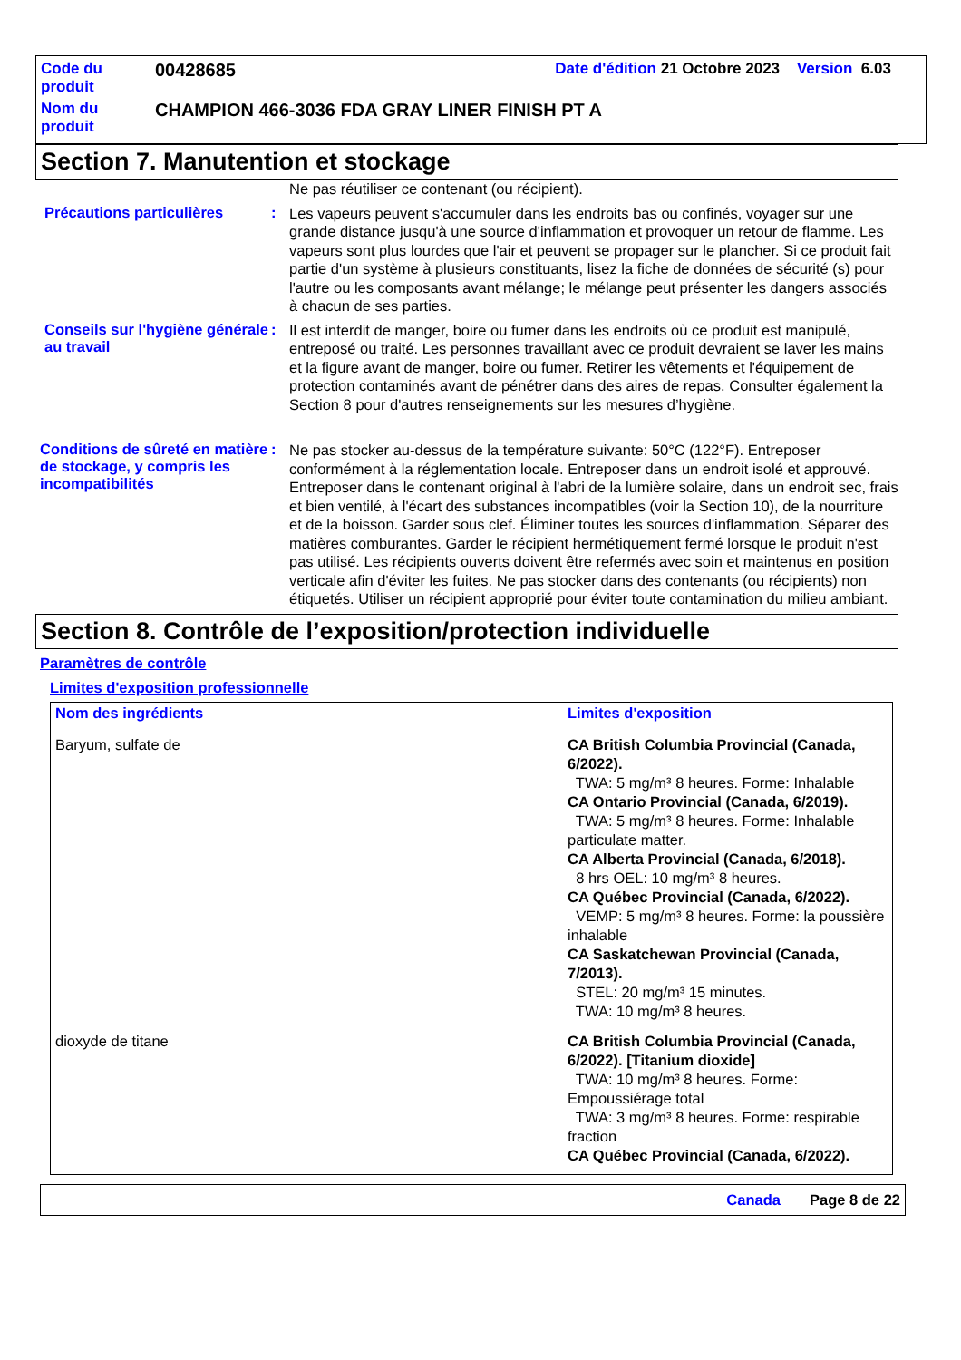| Code du produit | 00428685 | Date d'édition 21 Octobre 2023 Version 6.03 |
| Nom du produit | CHAMPION 466-3036 FDA GRAY LINER FINISH PT A | |
Section 7. Manutention et stockage
Ne pas réutiliser ce contenant (ou récipient).
Précautions particulières :
Les vapeurs peuvent s'accumuler dans les endroits bas ou confinés, voyager sur une grande distance jusqu'à une source d'inflammation et provoquer un retour de flamme. Les vapeurs sont plus lourdes que l'air et peuvent se propager sur le plancher. Si ce produit fait partie d'un système à plusieurs constituants, lisez la fiche de données de sécurité (s) pour l'autre ou les composants avant mélange; le mélange peut présenter les dangers associés à chacun de ses parties.
Conseils sur l'hygiène générale au travail
:
Il est interdit de manger, boire ou fumer dans les endroits où ce produit est manipulé, entreposé ou traité. Les personnes travaillant avec ce produit devraient se laver les mains et la figure avant de manger, boire ou fumer. Retirer les vêtements et l'équipement de protection contaminés avant de pénétrer dans des aires de repas. Consulter également la Section 8 pour d'autres renseignements sur les mesures d’hygiène.
Conditions de sûreté en matière de stockage, y compris les incompatibilités
:
Ne pas stocker au-dessus de la température suivante: 50°C (122°F). Entreposer conformément à la réglementation locale. Entreposer dans un endroit isolé et approuvé. Entreposer dans le contenant original à l'abri de la lumière solaire, dans un endroit sec, frais et bien ventilé, à l'écart des substances incompatibles (voir la Section 10), de la nourriture et de la boisson. Garder sous clef. Éliminer toutes les sources d'inflammation. Séparer des matières comburantes. Garder le récipient hermétiquement fermé lorsque le produit n'est pas utilisé. Les récipients ouverts doivent être refermés avec soin et maintenus en position verticale afin d'éviter les fuites. Ne pas stocker dans des contenants (ou récipients) non étiquetés. Utiliser un récipient approprié pour éviter toute contamination du milieu ambiant.
Section 8. Contrôle de l’exposition/protection individuelle
Paramètres de contrôle
Limites d'exposition professionnelle
| Nom des ingrédients | Limites d'exposition |
| --- | --- |
| Baryum, sulfate de | CA British Columbia Provincial (Canada, 6/2022). TWA: 5 mg/m³ 8 heures. Forme: Inhalable CA Ontario Provincial (Canada, 6/2019). TWA: 5 mg/m³ 8 heures. Forme: Inhalable particulate matter. CA Alberta Provincial (Canada, 6/2018). 8 hrs OEL: 10 mg/m³ 8 heures. CA Québec Provincial (Canada, 6/2022). VEMP: 5 mg/m³ 8 heures. Forme: la poussière inhalable CA Saskatchewan Provincial (Canada, 7/2013). STEL: 20 mg/m³ 15 minutes. TWA: 10 mg/m³ 8 heures. |
| dioxyde de titane | CA British Columbia Provincial (Canada, 6/2022). [Titanium dioxide] TWA: 10 mg/m³ 8 heures. Forme: Empoussiérage total TWA: 3 mg/m³ 8 heures. Forme: respirable fraction CA Québec Provincial (Canada, 6/2022). |
Canada Page 8 de 22